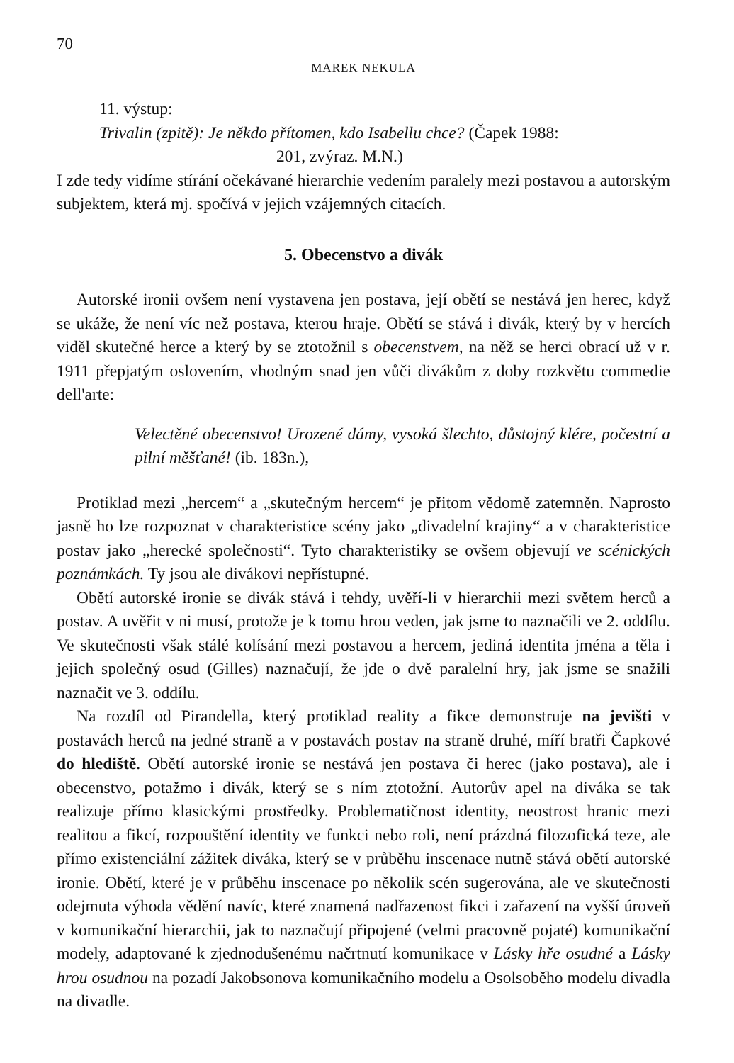70
MAREK NEKULA
11. výstup:
Trivalin (zpitě): Je někdo přítomen, kdo Isabellu chce? (Čapek 1988:
201, zvýraz. M.N.)
I zde tedy vidíme stírání očekávané hierarchie vedením paralely mezi postavou a autorským subjektem, která mj. spočívá v jejich vzájemných citacích.
5. Obecenstvo a divák
Autorské ironii ovšem není vystavena jen postava, její obětí se nestává jen herec, když se ukáže, že není víc než postava, kterou hraje. Obětí se stává i divák, který by v hercích viděl skutečné herce a který by se ztotožnil s obecenstvem, na něž se herci obrací už v r. 1911 přepjatým oslovením, vhodným snad jen vůči divákům z doby rozkvětu commedie dell'arte:
Velectěné obecenstvo! Urozené dámy, vysoká šlechto, důstojný klére, počestní a pilní měšťané! (ib. 183n.),
Protiklad mezi „hercem“ a „skutečným hercem“ je přitom vědomě zatemněn. Naprosto jasně ho lze rozpoznat v charakteristice scény jako „divadelní krajiny“ a v charakteristice postav jako „herecké společnosti“. Tyto charakteristiky se ovšem objevují ve scénických poznámkách. Ty jsou ale divákovi nepřístupné.
Obětí autorské ironie se divák stává i tehdy, uvěří-li v hierarchii mezi světem herců a postav. A uvěřit v ni musí, protože je k tomu hrou veden, jak jsme to naznačili ve 2. oddílu. Ve skutečnosti však stálé kolísání mezi postavou a hercem, jediná identita jména a těla i jejich společný osud (Gilles) naznačují, že jde o dvě paralelní hry, jak jsme se snažili naznačit ve 3. oddílu.
Na rozdíl od Pirandella, který protiklad reality a fikce demonstruje na jevišti v postavách herců na jedné straně a v postavách postav na straně druhé, míří bratři Čapkové do hlediště. Obětí autorské ironie se nestává jen postava či herec (jako postava), ale i obecenstvo, potažmo i divák, který se s ním ztotožní. Autorův apel na diváka se tak realizuje přímo klasickými prostředky. Problematičnost identity, neostrost hranic mezi realitou a fikcí, rozpouštění identity ve funkci nebo roli, není prázdná filozofická teze, ale přímo existenciální zážitek diváka, který se v průběhu inscenace nutně stává obětí autorské ironie. Obětí, které je v průběhu inscenace po několik scén sugerována, ale ve skutečnosti odejmuta výhoda vědění navíc, které znamená nadřazenost fikci i zařazení na vyšší úroveň v komunikační hierarchii, jak to naznačují připojené (velmi pracovně pojaté) komunikační modely, adaptované k zjednodušenému načrtnutí komunikace v Lásky hře osudné a Lásky hrou osudnou na pozadí Jakobsonova komunikačního modelu a Osolsoběho modelu divadla na divadle.